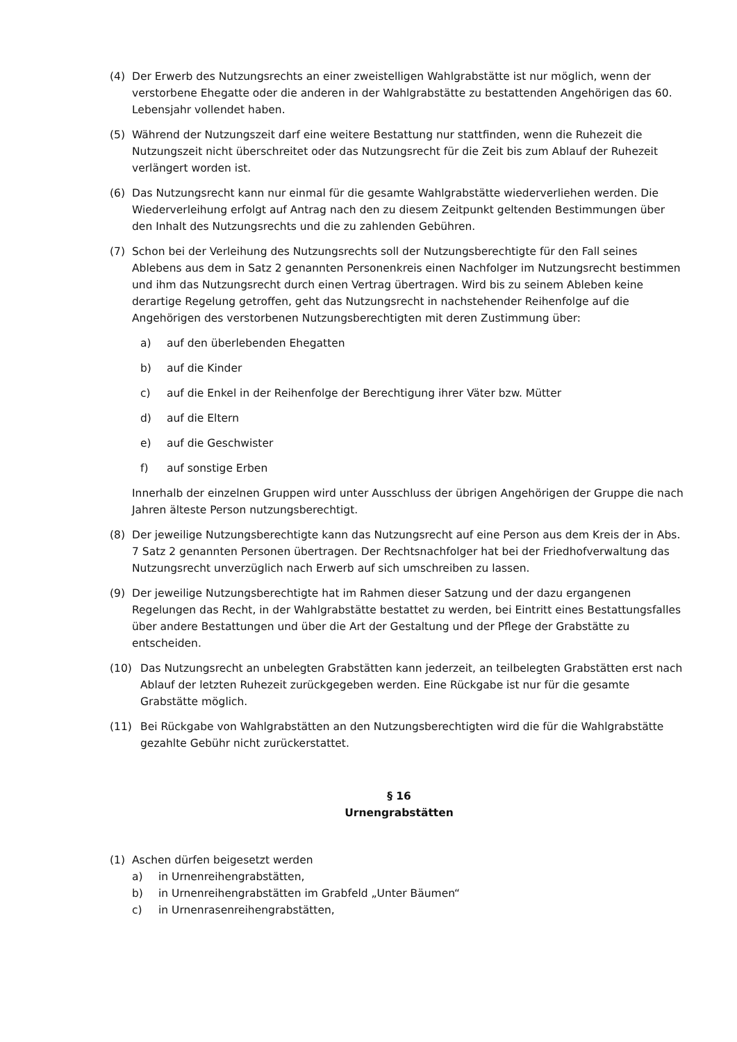(4) Der Erwerb des Nutzungsrechts an einer zweistelligen Wahlgrabstätte ist nur möglich, wenn der verstorbene Ehegatte oder die anderen in der Wahlgrabstätte zu bestattenden Angehörigen das 60. Lebensjahr vollendet haben.
(5) Während der Nutzungszeit darf eine weitere Bestattung nur stattfinden, wenn die Ruhezeit die Nutzungszeit nicht überschreitet oder das Nutzungsrecht für die Zeit bis zum Ablauf der Ruhezeit verlängert worden ist.
(6) Das Nutzungsrecht kann nur einmal für die gesamte Wahlgrabstätte wiederverliehen werden. Die Wiederverleihung erfolgt auf Antrag nach den zu diesem Zeitpunkt geltenden Bestimmungen über den Inhalt des Nutzungsrechts und die zu zahlenden Gebühren.
(7) Schon bei der Verleihung des Nutzungsrechts soll der Nutzungsberechtigte für den Fall seines Ablebens aus dem in Satz 2 genannten Personenkreis einen Nachfolger im Nutzungsrecht bestimmen und ihm das Nutzungsrecht durch einen Vertrag übertragen. Wird bis zu seinem Ableben keine derartige Regelung getroffen, geht das Nutzungsrecht in nachstehender Reihenfolge auf die Angehörigen des verstorbenen Nutzungsberechtigten mit deren Zustimmung über:
a) auf den überlebenden Ehegatten
b) auf die Kinder
c) auf die Enkel in der Reihenfolge der Berechtigung ihrer Väter bzw. Mütter
d) auf die Eltern
e) auf die Geschwister
f) auf sonstige Erben
Innerhalb der einzelnen Gruppen wird unter Ausschluss der übrigen Angehörigen der Gruppe die nach Jahren älteste Person nutzungsberechtigt.
(8) Der jeweilige Nutzungsberechtigte kann das Nutzungsrecht auf eine Person aus dem Kreis der in Abs. 7 Satz 2 genannten Personen übertragen. Der Rechtsnachfolger hat bei der Friedhofverwaltung das Nutzungsrecht unverzüglich nach Erwerb auf sich umschreiben zu lassen.
(9) Der jeweilige Nutzungsberechtigte hat im Rahmen dieser Satzung und der dazu ergangenen Regelungen das Recht, in der Wahlgrabstätte bestattet zu werden, bei Eintritt eines Bestattungsfalles über andere Bestattungen und über die Art der Gestaltung und der Pflege der Grabstätte zu entscheiden.
(10) Das Nutzungsrecht an unbelegten Grabstätten kann jederzeit, an teilbelegten Grabstätten erst nach Ablauf der letzten Ruhezeit zurückgegeben werden. Eine Rückgabe ist nur für die gesamte Grabstätte möglich.
(11) Bei Rückgabe von Wahlgrabstätten an den Nutzungsberechtigten wird die für die Wahlgrabstätte gezahlte Gebühr nicht zurückerstattet.
§ 16
Urnengrabstätten
(1) Aschen dürfen beigesetzt werden
a) in Urnenreihengrabstätten,
b) in Urnenreihengrabstätten im Grabfeld „Unter Bäumen“
c) in Urnenrasenreihengrabstätten,